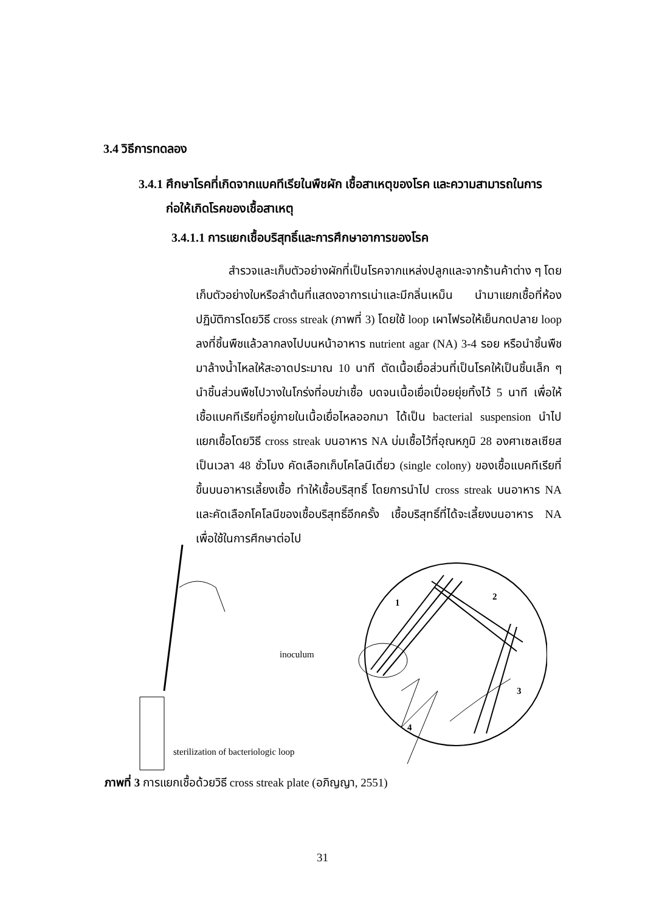3.4 วิธีการทดลอง
3.4.1 ศึกษาโรคที่เกิดจากแบคทีเรียในพืชผัก เชื้อสาเหตุของโรค และความสามารถในการ
ก่อให้เกิดโรคของเชื้อสาเหตุ
3.4.1.1 การแยกเชื้อบริสุทธิ์และการศึกษาอาการของโรค
สำรวจและเก็บตัวอย่างผักที่เป็นโรคจากแหล่งปลูกและจากร้านค้าต่าง ๆ โดยเก็บตัวอย่างใบหรือลำต้นที่แสดงอาการเน่าและมีกลิ่นเหม็น นำมาแยกเชื้อที่ห้องปฏิบัติการโดยวิธี cross streak (ภาพที่ 3) โดยใช้ loop เผาไฟรอให้เย็นกดปลาย loop ลงที่ชิ้นพืชแล้วลากลงไปบนหน้าอาหาร nutrient agar (NA) 3-4 รอย หรือนำชิ้นพืชมาล้างน้ำไหลให้สะอาดประมาณ 10 นาที ตัดเนื้อเยื่อส่วนที่เป็นโรคให้เป็นชิ้นเล็ก ๆ นำชิ้นส่วนพืชไปวางในโกร่งที่อบฆ่าเชื้อ บดจนเนื้อเยื่อเปื่อยยุ่ยทิ้งไว้ 5 นาที เพื่อให้เชื้อแบคทีเรียที่อยู่ภายในเนื้อเยื่อไหลออกมา ได้เป็น bacterial suspension นำไปแยกเชื้อโดยวิธี cross streak บนอาหาร NA บ่มเชื้อไว้ที่อุณหภูมิ 28 องศาเซลเซียส เป็นเวลา 48 ชั่วโมง คัดเลือกเก็บโคโลนีเดี่ยว (single colony) ของเชื้อแบคทีเรียที่ขึ้นบนอาหารเลี้ยงเชื้อ ทำให้เชื้อบริสุทธิ์ โดยการนำไป cross streak บนอาหาร NA และคัดเลือกโคโลนีของเชื้อบริสุทธิ์อีกครั้ง เชื้อบริสุทธิ์ที่ได้จะเลี้ยงบนอาหาร NA เพื่อใช้ในการศึกษาต่อไป
inoculum
1
2
3
4
sterilization of bacteriologic loop
ภาพที่ 3 การแยกเชื้อด้วยวิธี cross streak plate (อภิญญา, 2551)
31